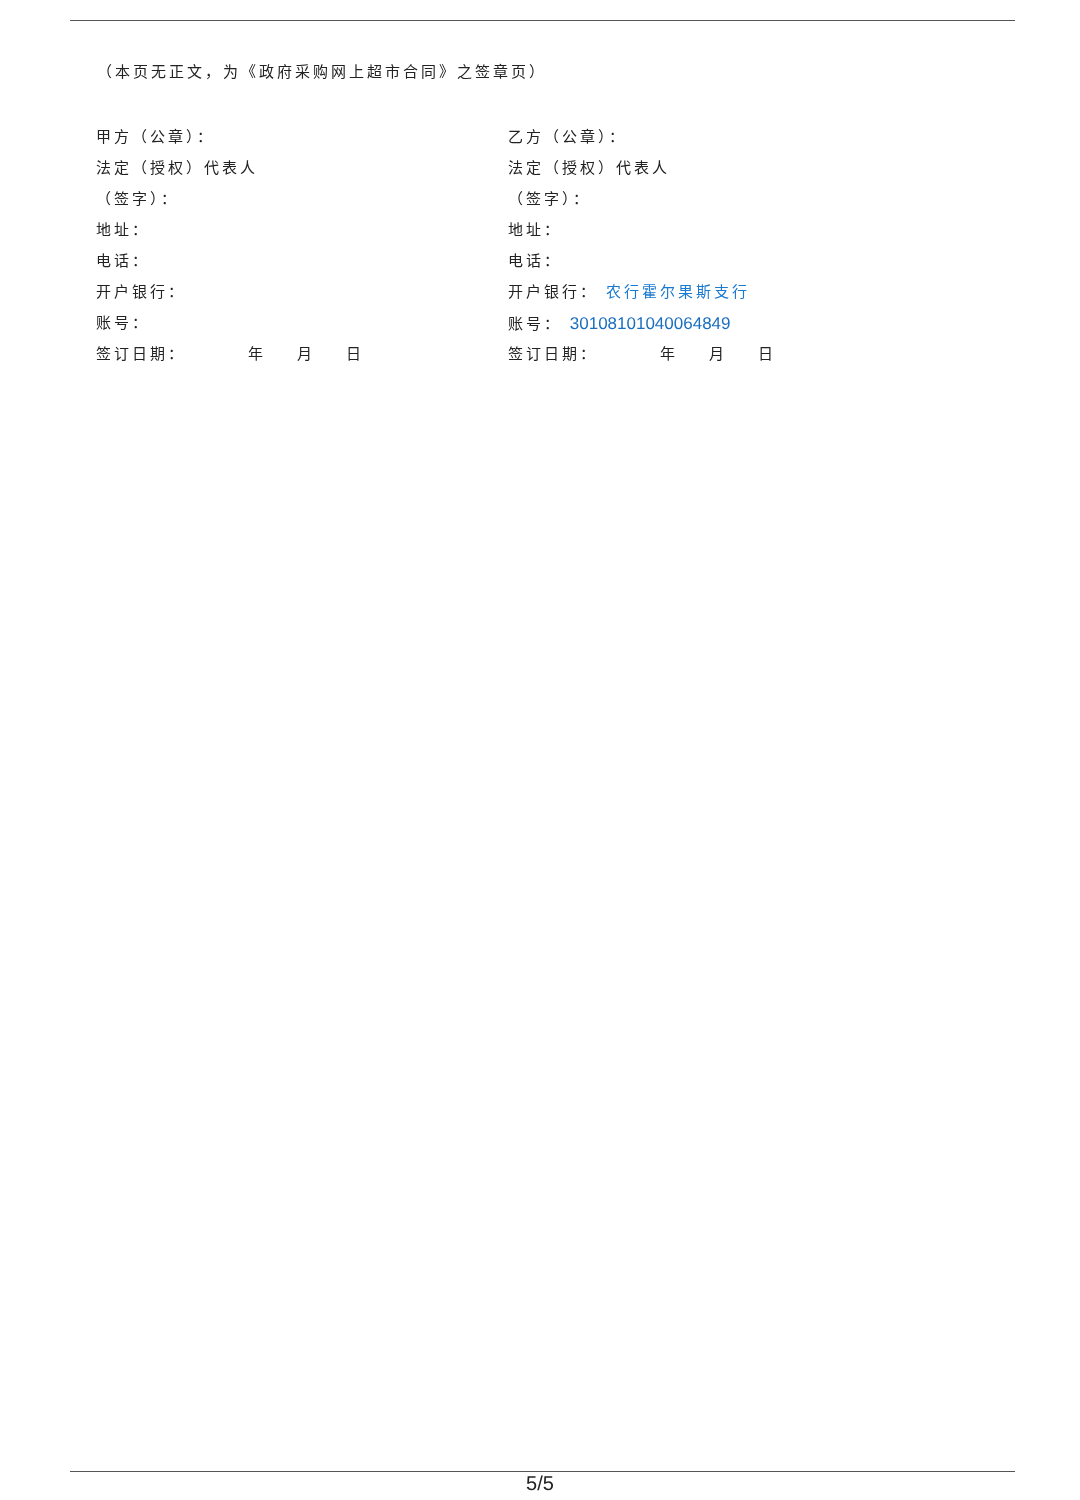（本页无正文，为《政府采购网上超市合同》之签章页）
甲方（公章）：
法定（授权）代表人
（签字）：
地址：
电话：
开户银行：
账号：
签订日期： 年 月 日
乙方（公章）：
法定（授权）代表人
（签字）：
地址：
电话：
开户银行： 农行霍尔果斯支行
账号： 30108101040064849
签订日期： 年 月 日
5/5